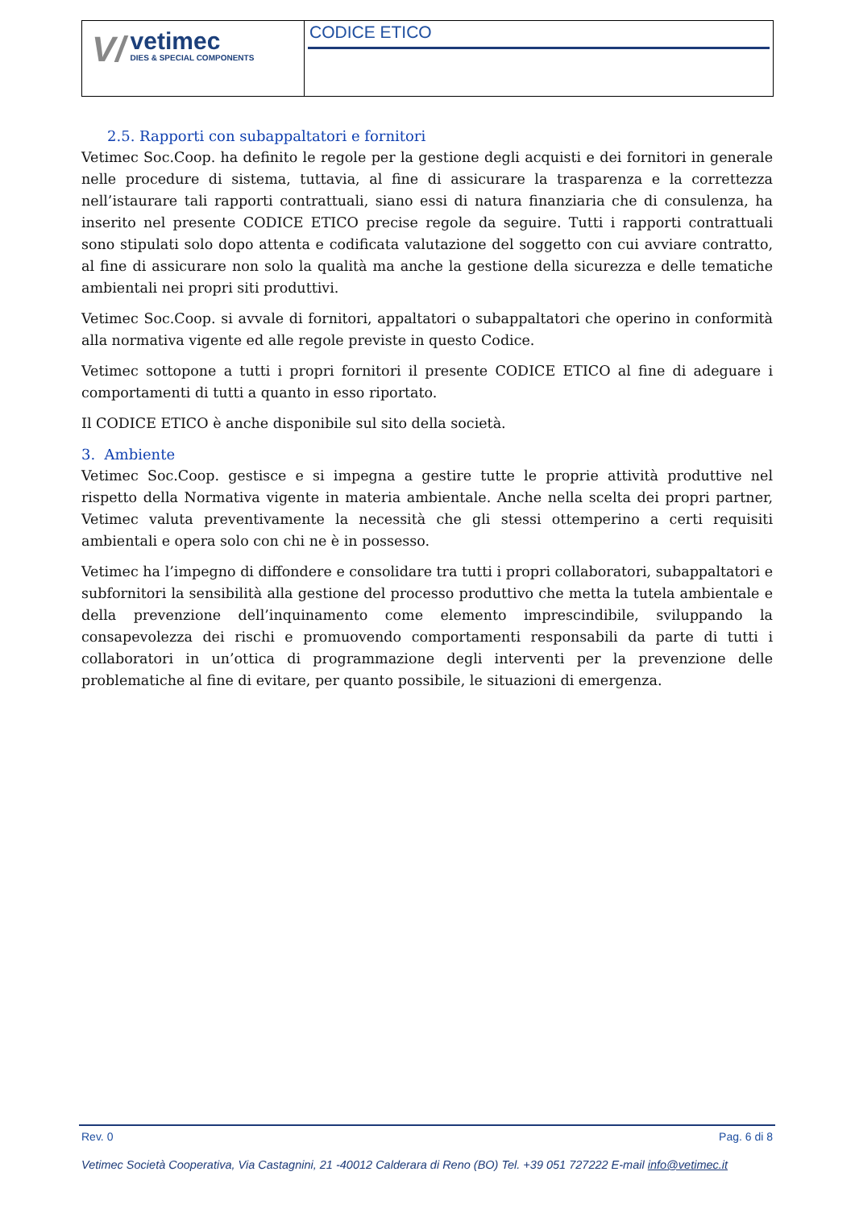V/
vetimec
DIES & SPECIAL COMPONENTS
CODICE ETICO
2.5. Rapporti con subappaltatori e fornitori
Vetimec Soc.Coop. ha definito le regole per la gestione degli acquisti e dei fornitori in generale nelle procedure di sistema, tuttavia, al fine di assicurare la trasparenza e la correttezza nell’istaurare tali rapporti contrattuali, siano essi di natura finanziaria che di consulenza, ha inserito nel presente CODICE ETICO precise regole da seguire. Tutti i rapporti contrattuali sono stipulati solo dopo attenta e codificata valutazione del soggetto con cui avviare contratto, al fine di assicurare non solo la qualità ma anche la gestione della sicurezza e delle tematiche ambientali nei propri siti produttivi.
Vetimec Soc.Coop. si avvale di fornitori, appaltatori o subappaltatori che operino in conformità alla normativa vigente ed alle regole previste in questo Codice.
Vetimec sottopone a tutti i propri fornitori il presente CODICE ETICO al fine di adeguare i comportamenti di tutti a quanto in esso riportato.
Il CODICE ETICO è anche disponibile sul sito della società.
3. Ambiente
Vetimec Soc.Coop. gestisce e si impegna a gestire tutte le proprie attività produttive nel rispetto della Normativa vigente in materia ambientale. Anche nella scelta dei propri partner, Vetimec valuta preventivamente la necessità che gli stessi ottemperino a certi requisiti ambientali e opera solo con chi ne è in possesso.
Vetimec ha l’impegno di diffondere e consolidare tra tutti i propri collaboratori, subappaltatori e subfornitori la sensibilità alla gestione del processo produttivo che metta la tutela ambientale e della prevenzione dell’inquinamento come elemento imprescindibile, sviluppando la consapevolezza dei rischi e promuovendo comportamenti responsabili da parte di tutti i collaboratori in un’ottica di programmazione degli interventi per la prevenzione delle problematiche al fine di evitare, per quanto possibile, le situazioni di emergenza.
Rev. 0 Pag. 6 di 8
Vetimec Società Cooperativa, Via Castagnini, 21 -40012 Calderara di Reno (BO) Tel. +39 051 727222 E-mail info@vetimec.it